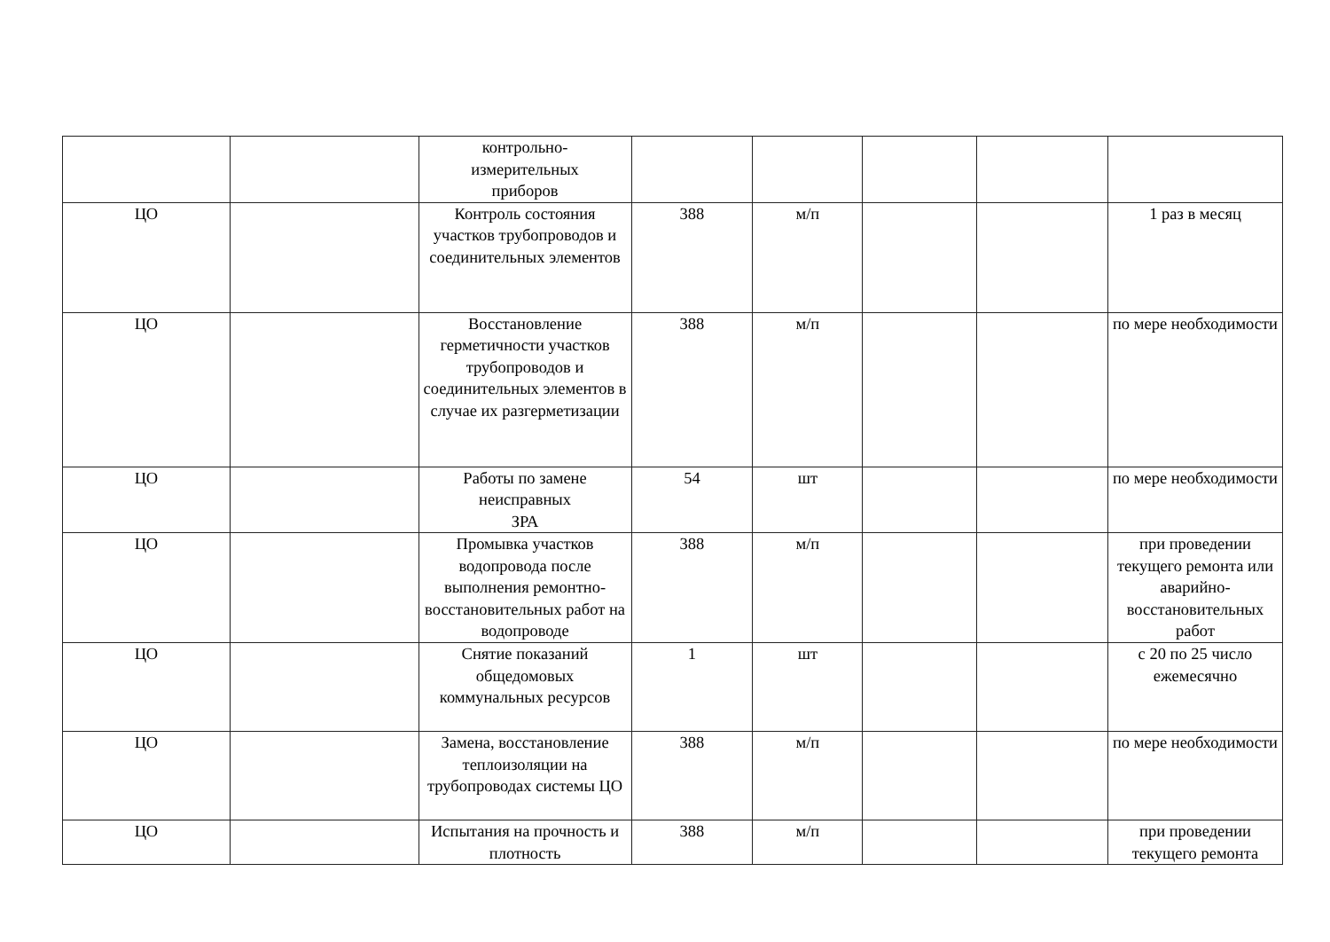| | | контрольно- измерительных приборов | | | | | |
| ЦО | | Контроль состояния участков трубопроводов и соединительных элементов | 388 | м/п | | | 1 раз в месяц |
| ЦО | | Восстановление герметичности участков трубопроводов и соединительных элементов в случае их разгерметизации | 388 | м/п | | | по мере необходимости |
| ЦО | | Работы по замене неисправных ЗРА | 54 | шт | | | по мере необходимости |
| ЦО | | Промывка участков водопровода после выполнения ремонтно-восстановительных работ на водопроводе | 388 | м/п | | | при проведении текущего ремонта или аварийно-восстановительных работ |
| ЦО | | Снятие показаний общедомовых коммунальных ресурсов | 1 | шт | | | с 20 по 25 число ежемесячно |
| ЦО | | Замена, восстановление теплоизоляции на трубопроводах системы ЦО | 388 | м/п | | | по мере необходимости |
| ЦО | | Испытания на прочность и плотность | 388 | м/п | | | при проведении текущего ремонта |